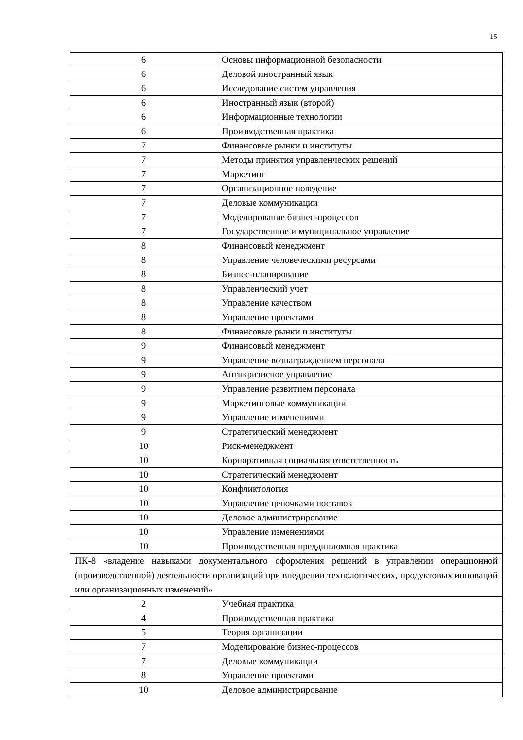15
| 6 | Основы информационной безопасности |
| 6 | Деловой иностранный язык |
| 6 | Исследование систем управления |
| 6 | Иностранный язык (второй) |
| 6 | Информационные технологии |
| 6 | Производственная практика |
| 7 | Финансовые рынки и институты |
| 7 | Методы принятия управленческих решений |
| 7 | Маркетинг |
| 7 | Организационное поведение |
| 7 | Деловые коммуникации |
| 7 | Моделирование бизнес-процессов |
| 7 | Государственное и муниципальное управление |
| 8 | Финансовый менеджмент |
| 8 | Управление человеческими ресурсами |
| 8 | Бизнес-планирование |
| 8 | Управленческий учет |
| 8 | Управление качеством |
| 8 | Управление проектами |
| 8 | Финансовые рынки и институты |
| 9 | Финансовый менеджмент |
| 9 | Управление вознаграждением персонала |
| 9 | Антикризисное управление |
| 9 | Управление развитием персонала |
| 9 | Маркетинговые коммуникации |
| 9 | Управление изменениями |
| 9 | Стратегический менеджмент |
| 10 | Риск-менеджмент |
| 10 | Корпоративная социальная ответственность |
| 10 | Стратегический менеджмент |
| 10 | Конфликтология |
| 10 | Управление цепочками поставок |
| 10 | Деловое администрирование |
| 10 | Управление изменениями |
| 10 | Производственная преддипломная практика |
| ПК-8 «владение навыками документального оформления решений в управлении операционной (производственной) деятельности организаций при внедрении технологических, продуктовых инноваций или организационных изменений» | |
| 2 | Учебная практика |
| 4 | Производственная практика |
| 5 | Теория организации |
| 7 | Моделирование бизнес-процессов |
| 7 | Деловые коммуникации |
| 8 | Управление проектами |
| 10 | Деловое администрирование |